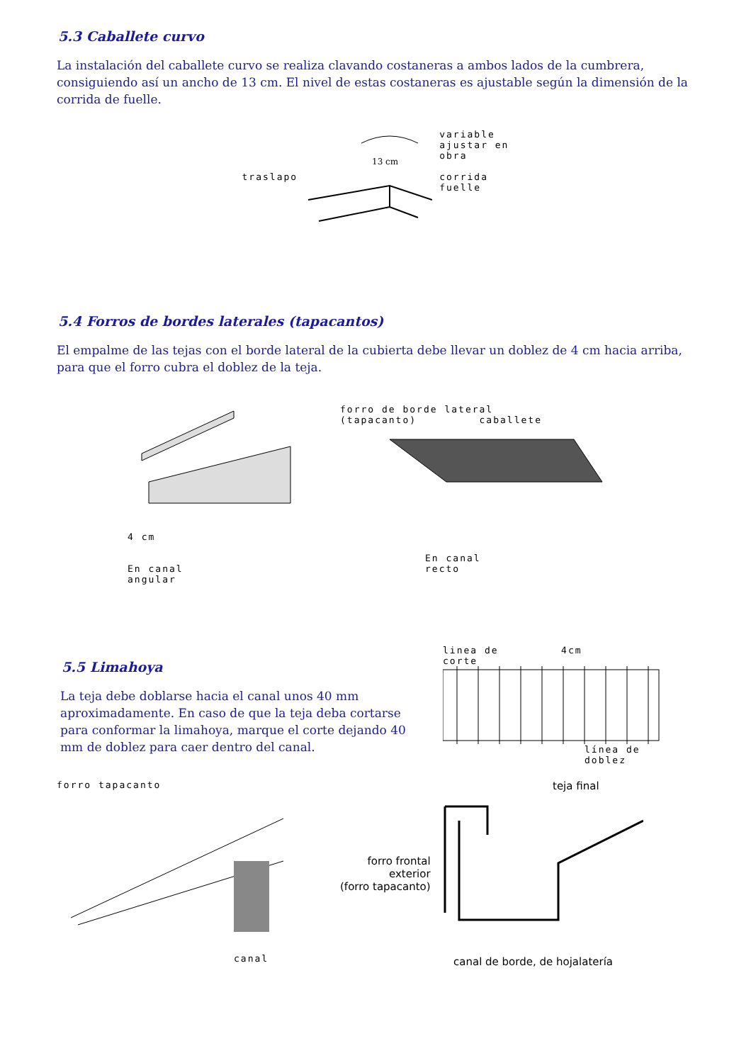5.3 Caballete curvo
La instalación del caballete curvo se realiza clavando costaneras a ambos lados de la cumbrera, consiguiendo así un ancho de 13 cm. El nivel de estas costaneras es ajustable según la dimensión de la corrida de fuelle.
traslapo
13 cm
variable
ajustar en
obra
corrida
fuelle
5.4 Forros de bordes laterales (tapacantos)
El empalme de las tejas con el borde lateral de la cubierta debe llevar un doblez de 4 cm hacia arriba, para que el forro cubra el doblez de la teja.
4 cm
En canal
angular
forro de borde lateral
(tapacanto) caballete
En canal
recto
5.5 Limahoya
La teja debe doblarse hacia el canal unos 40 mm aproximadamente. En caso de que la teja deba cortarse para conformar la limahoya, marque el corte dejando 40 mm de doblez para caer dentro del canal.
linea de 4cm
corte
línea de
doblez
forro tapacanto
canal
teja final
forro frontal
exterior
(forro tapacanto)
canal de borde, de hojalatería